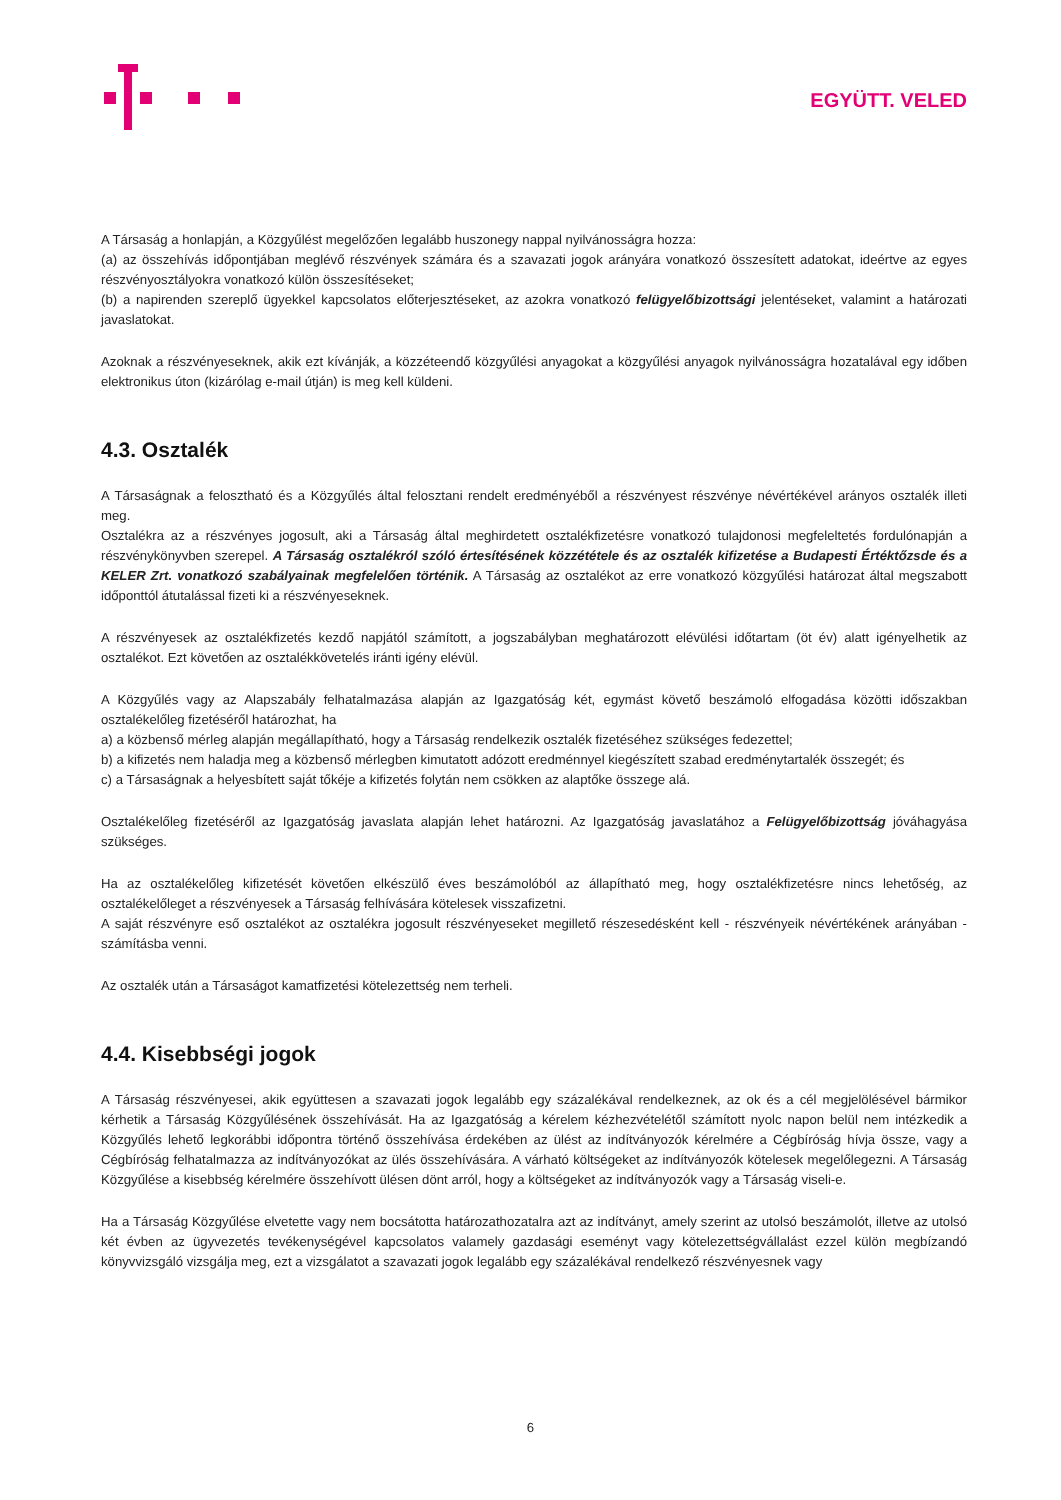EGYÜTT. VELED
A Társaság a honlapján, a Közgyűlést megelőzően legalább huszonegy nappal nyilvánosságra hozza:
(a) az összehívás időpontjában meglévő részvények számára és a szavazati jogok arányára vonatkozó összesített adatokat, ideértve az egyes részvényosztályokra vonatkozó külön összesítéseket;
(b) a napirenden szereplő ügyekkel kapcsolatos előterjesztéseket, az azokra vonatkozó felügyelőbizottsági jelentéseket, valamint a határozati javaslatokat.
Azoknak a részvényeseknek, akik ezt kívánják, a közzéteendő közgyűlési anyagokat a közgyűlési anyagok nyilvánosságra hozatalával egy időben elektronikus úton (kizárólag e-mail útján) is meg kell küldeni.
4.3. Osztalék
A Társaságnak a felosztható és a Közgyűlés által felosztani rendelt eredményéből a részvényest részvénye névértékével arányos osztalék illeti meg.
Osztalékra az a részvényes jogosult, aki a Társaság által meghirdetett osztalékfizetésre vonatkozó tulajdonosi megfeleltetés fordulónapján a részvénykönyvben szerepel. A Társaság osztalékról szóló értesítésének közzététele és az osztalék kifizetése a Budapesti Értéktőzsde és a KELER Zrt. vonatkozó szabályainak megfelelően történik. A Társaság az osztalékot az erre vonatkozó közgyűlési határozat által megszabott időponttól átutalással fizeti ki a részvényeseknek.
A részvényesek az osztalékfizetés kezdő napjától számított, a jogszabályban meghatározott elévülési időtartam (öt év) alatt igényelhetik az osztalékot. Ezt követően az osztalékkövetelés iránti igény elévül.
A Közgyűlés vagy az Alapszabály felhatalmazása alapján az Igazgatóság két, egymást követő beszámoló elfogadása közötti időszakban osztalékelőleg fizetéséről határozhat, ha
a) a közbenső mérleg alapján megállapítható, hogy a Társaság rendelkezik osztalék fizetéséhez szükséges fedezettel;
b) a kifizetés nem haladja meg a közbenső mérlegben kimutatott adózott eredménnyel kiegészített szabad eredménytartalék összegét; és
c) a Társaságnak a helyesbített saját tőkéje a kifizetés folytán nem csökken az alaptőke összege alá.
Osztalékelőleg fizetéséről az Igazgatóság javaslata alapján lehet határozni. Az Igazgatóság javaslatához a Felügyelőbizottság jóváhagyása szükséges.
Ha az osztalékelőleg kifizetését követően elkészülő éves beszámolóból az állapítható meg, hogy osztalékfizetésre nincs lehetőség, az osztalékelőleget a részvényesek a Társaság felhívására kötelesek visszafizetni.
A saját részvényre eső osztalékot az osztalékra jogosult részvényeseket megillető részesedésként kell - részvényeik névértékének arányában - számításba venni.
Az osztalék után a Társaságot kamatfizetési kötelezettség nem terheli.
4.4. Kisebbségi jogok
A Társaság részvényesei, akik együttesen a szavazati jogok legalább egy százalékával rendelkeznek, az ok és a cél megjelölésével bármikor kérhetik a Társaság Közgyűlésének összehívását. Ha az Igazgatóság a kérelem kézhezvételétől számított nyolc napon belül nem intézkedik a Közgyűlés lehető legkorábbi időpontra történő összehívása érdekében az ülést az indítványozók kérelmére a Cégbíróság hívja össze, vagy a Cégbíróság felhatalmazza az indítványozókat az ülés összehívására. A várható költségeket az indítványozók kötelesek megelőlegezni. A Társaság Közgyűlése a kisebbség kérelmére összehívott ülésen dönt arról, hogy a költségeket az indítványozók vagy a Társaság viseli-e.
Ha a Társaság Közgyűlése elvetette vagy nem bocsátotta határozathozatalra azt az indítványt, amely szerint az utolsó beszámolót, illetve az utolsó két évben az ügyvezetés tevékenységével kapcsolatos valamely gazdasági eseményt vagy kötelezettségvállalást ezzel külön megbízandó könyvvizsgáló vizsgálja meg, ezt a vizsgálatot a szavazati jogok legalább egy százalékával rendelkező részvényesnek vagy
6